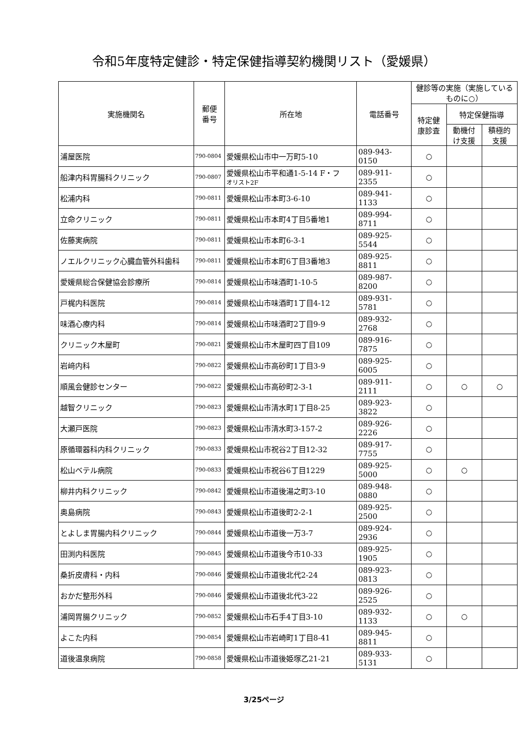令和5年度特定健診・特定保健指導契約機関リスト（愛媛県）
| 実施機関名 | 郵便 番号 | 所在地 | 電話番号 | 健診等の実施（実施しているものに○） | | |
| --- | --- | --- | --- | --- | --- | --- |
| | | | | 特定健 康診査 | 特定保健指導 | |
| | | | | | 動機付 け支援 | 積極的 支援 |
| 浦屋医院 | 790-0804 | 愛媛県松山市中一万町5-10 | 089-943-0150 | ○ | | |
| 船津内科胃腸科クリニック | 790-0807 | 愛媛県松山市平和通1-5-14 F・フ オリスト2F | 089-911-2355 | ○ | | |
| 松浦内科 | 790-0811 | 愛媛県松山市本町3-6-10 | 089-941-1133 | ○ | | |
| 立命クリニック | 790-0811 | 愛媛県松山市本町4丁目5番地1 | 089-994-8711 | ○ | | |
| 佐藤実病院 | 790-0811 | 愛媛県松山市本町6-3-1 | 089-925-5544 | ○ | | |
| ノエルクリニック心臓血管外科歯科 | 790-0811 | 愛媛県松山市本町6丁目3番地3 | 089-925-8811 | ○ | | |
| 愛媛県総合保健協会診療所 | 790-0814 | 愛媛県松山市味酒町1-10-5 | 089-987-8200 | ○ | | |
| 戸梶内科医院 | 790-0814 | 愛媛県松山市味酒町1丁目4-12 | 089-931-5781 | ○ | | |
| 味酒心療内科 | 790-0814 | 愛媛県松山市味酒町2丁目9-9 | 089-932-2768 | ○ | | |
| クリニック木屋町 | 790-0821 | 愛媛県松山市木屋町四丁目109 | 089-916-7875 | ○ | | |
| 岩﨑内科 | 790-0822 | 愛媛県松山市高砂町1丁目3-9 | 089-925-6005 | ○ | | |
| 順風会健診センター | 790-0822 | 愛媛県松山市高砂町2-3-1 | 089-911-2111 | ○ | ○ | ○ |
| 越智クリニック | 790-0823 | 愛媛県松山市清水町1丁目8-25 | 089-923-3822 | ○ | | |
| 大瀬戸医院 | 790-0823 | 愛媛県松山市清水町3-157-2 | 089-926-2226 | ○ | | |
| 原循環器科内科クリニック | 790-0833 | 愛媛県松山市祝谷2丁目12-32 | 089-917-7755 | ○ | | |
| 松山ベテル病院 | 790-0833 | 愛媛県松山市祝谷6丁目1229 | 089-925-5000 | ○ | ○ | |
| 柳井内科クリニック | 790-0842 | 愛媛県松山市道後湯之町3-10 | 089-948-0880 | ○ | | |
| 奥島病院 | 790-0843 | 愛媛県松山市道後町2-2-1 | 089-925-2500 | ○ | | |
| とよしま胃腸内科クリニック | 790-0844 | 愛媛県松山市道後一万3-7 | 089-924-2936 | ○ | | |
| 田渕内科医院 | 790-0845 | 愛媛県松山市道後今市10-33 | 089-925-1905 | ○ | | |
| 桑折皮膚科・内科 | 790-0846 | 愛媛県松山市道後北代2-24 | 089-923-0813 | ○ | | |
| おかだ整形外科 | 790-0846 | 愛媛県松山市道後北代3-22 | 089-926-2525 | ○ | | |
| 浦岡胃腸クリニック | 790-0852 | 愛媛県松山市石手4丁目3-10 | 089-932-1133 | ○ | ○ | |
| よこた内科 | 790-0854 | 愛媛県松山市岩崎町1丁目8-41 | 089-945-8811 | ○ | | |
| 道後温泉病院 | 790-0858 | 愛媛県松山市道後姫塚乙21-21 | 089-933-5131 | ○ | | |
3/25ページ